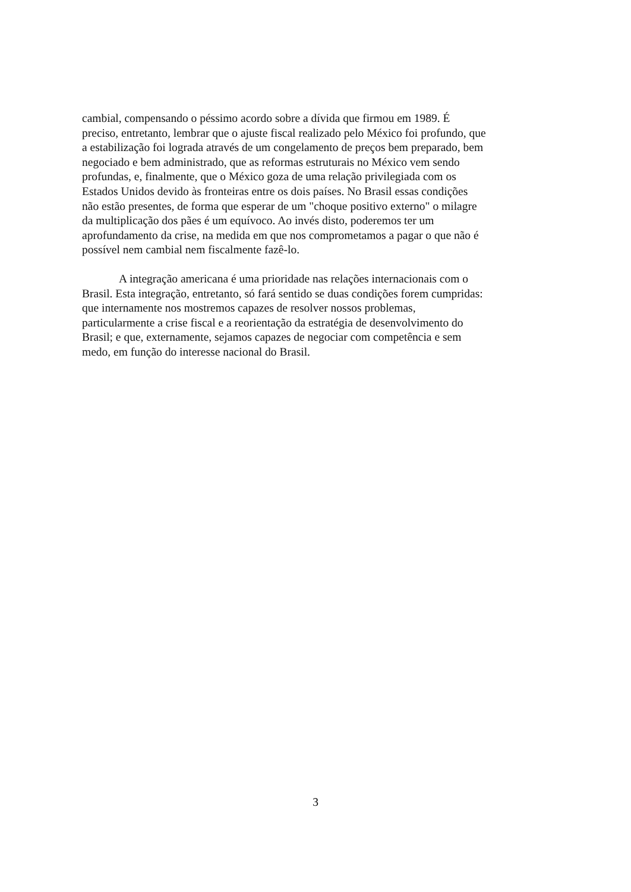cambial, compensando o péssimo acordo sobre a dívida que firmou em 1989. É
preciso, entretanto, lembrar que o ajuste fiscal realizado pelo México foi profundo, que
a estabilização foi lograda através de um congelamento de preços bem preparado, bem
negociado e bem administrado, que as reformas estruturais no México vem sendo
profundas, e, finalmente, que o México goza de uma relação privilegiada com os
Estados Unidos devido às fronteiras entre os dois países. No Brasil essas condições
não estão presentes, de forma que esperar de um "choque positivo externo" o milagre
da multiplicação dos pães é um equívoco. Ao invés disto, poderemos ter um
aprofundamento da crise, na medida em que nos comprometamos a pagar o que não é
possível nem cambial nem fiscalmente fazê-lo.
A integração americana é uma prioridade nas relações internacionais com o
Brasil. Esta integração, entretanto, só fará sentido se duas condições forem cumpridas:
que internamente nos mostremos capazes de resolver nossos problemas,
particularmente a crise fiscal e a reorientação da estratégia de desenvolvimento do
Brasil; e que, externamente, sejamos capazes de negociar com competência e sem
medo, em função do interesse nacional do Brasil.
3